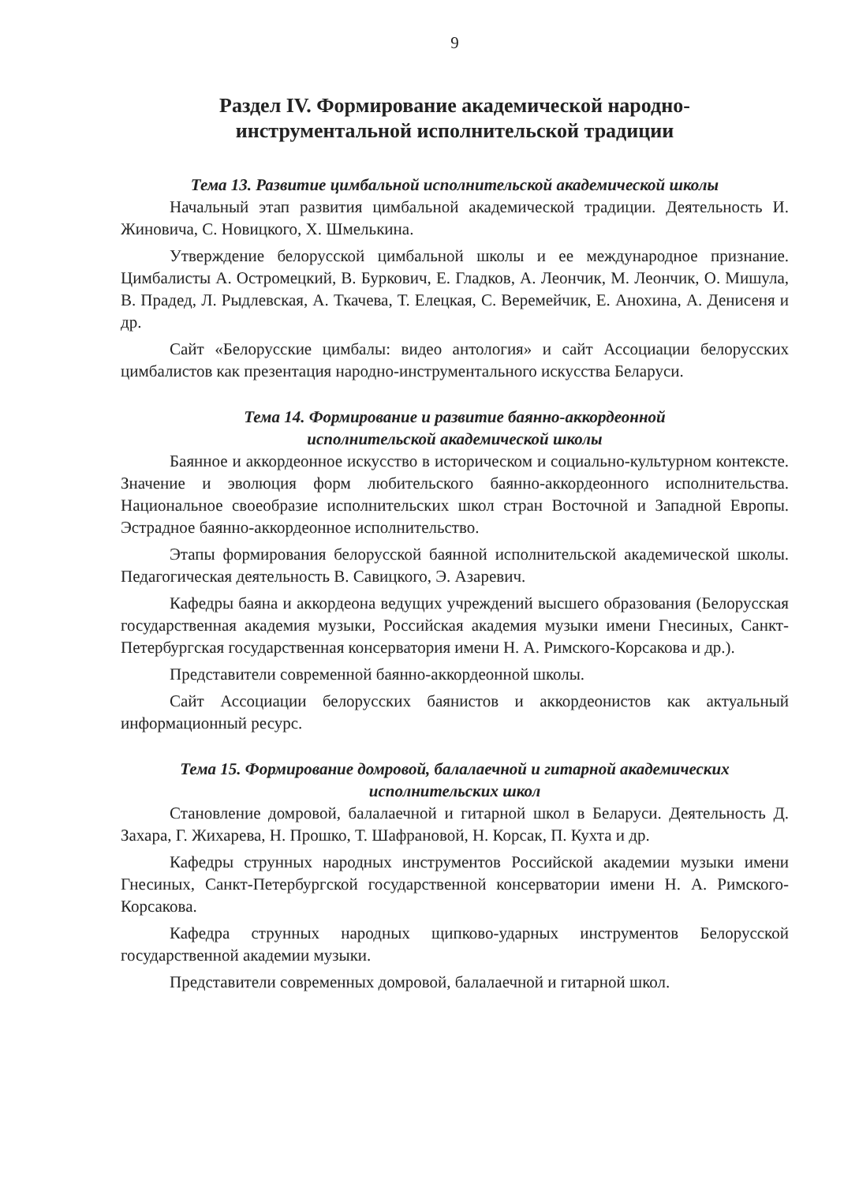9
Раздел IV. Формирование академической народно-
инструментальной исполнительской традиции
Тема 13. Развитие цимбальной исполнительской академической школы
Начальный этап развития цимбальной академической традиции. Деятельность И. Жиновича, С. Новицкого, Х. Шмелькина.
Утверждение белорусской цимбальной школы и ее международное признание. Цимбалисты А. Остромецкий, В. Буркович, Е. Гладков, А. Леончик, М. Леончик, О. Мишула, В. Прадед, Л. Рыдлевская, А. Ткачева, Т. Елецкая, С. Веремейчик, Е. Анохина, А. Денисеня и др.
Сайт «Белорусские цимбалы: видео антология» и сайт Ассоциации белорусских цимбалистов как презентация народно-инструментального искусства Беларуси.
Тема 14. Формирование и развитие баянно-аккордеонной
исполнительской академической школы
Баянное и аккордеонное искусство в историческом и социально-культурном контексте. Значение и эволюция форм любительского баянно-аккордеонного исполнительства. Национальное своеобразие исполнительских школ стран Восточной и Западной Европы. Эстрадное баянно-аккордеонное исполнительство.
Этапы формирования белорусской баянной исполнительской академической школы. Педагогическая деятельность В. Савицкого, Э. Азаревич.
Кафедры баяна и аккордеона ведущих учреждений высшего образования (Белорусская государственная академия музыки, Российская академия музыки имени Гнесиных, Санкт-Петербургская государственная консерватория имени Н. А. Римского-Корсакова и др.).
Представители современной баянно-аккордеонной школы.
Сайт Ассоциации белорусских баянистов и аккордеонистов как актуальный информационный ресурс.
Тема 15. Формирование домровой, балалаечной и гитарной академических
исполнительских школ
Становление домровой, балалаечной и гитарной школ в Беларуси. Деятельность Д. Захара, Г. Жихарева, Н. Прошко, Т. Шафрановой, Н. Корсак, П. Кухта и др.
Кафедры струнных народных инструментов Российской академии музыки имени Гнесиных, Санкт-Петербургской государственной консерватории имени Н. А. Римского-Корсакова.
Кафедра струнных народных щипково-ударных инструментов Белорусской государственной академии музыки.
Представители современных домровой, балалаечной и гитарной школ.